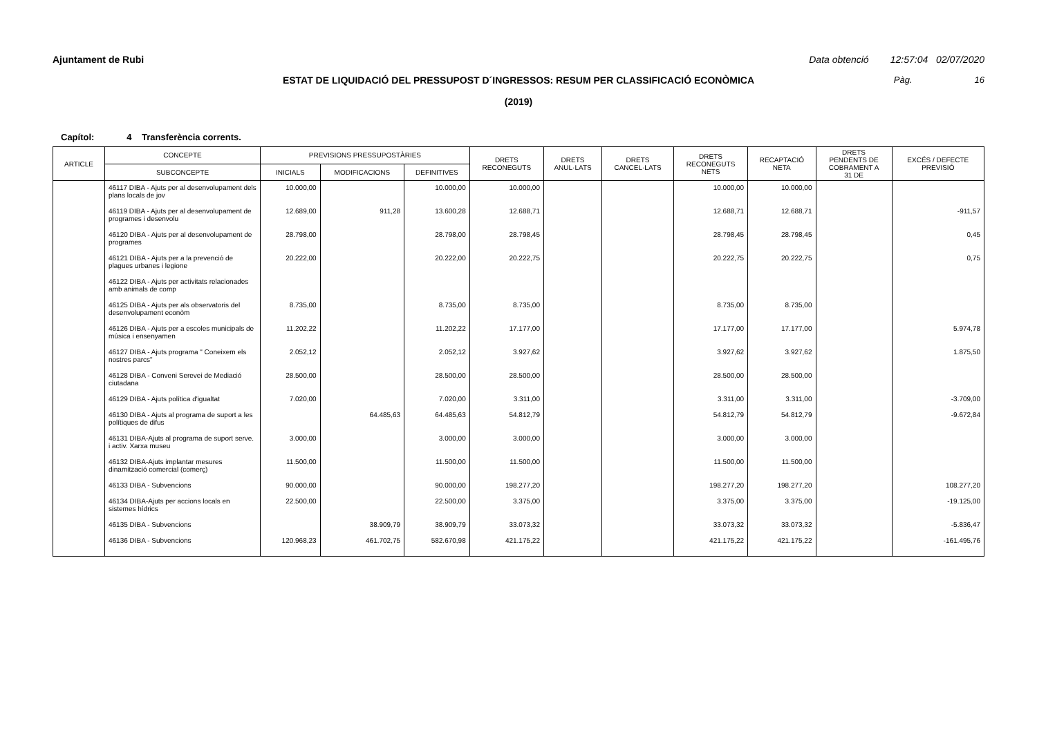Ajuntament de Rubi Data obtenció 12:57:04 02/07/2020
ESTAT DE LIQUIDACIÓ DEL PRESSUPOST D´INGRESSOS: RESUM PER CLASSIFICACIÓ ECONÒMICA
Pàg. 16
(2019)
Capítol: 4 Transferència corrents.
| ARTICLE | CONCEPTE | PREVISIONS PRESSUPOSTÀRIES | | | DRETS RECONEGUTS | DRETS ANUL·LATS | DRETS CANCEL·LATS | DRETS RECONEGUTS NETS | RECAPTACIÓ NETA | DRETS PENDENTS DE COBRAMENT A 31 DE | EXCÉS / DEFECTE PREVISIÓ |
| --- | --- | --- | --- | --- | --- | --- | --- | --- | --- | --- | --- |
| | SUBCONCEPTE | INICIALS | MODIFICACIONS | DEFINITIVES | | | | | | | |
| | 46117 DIBA - Ajuts per al desenvolupament dels plans locals de jov | 10.000,00 | | 10.000,00 | 10.000,00 | | | 10.000,00 | 10.000,00 | | |
| | 46119 DIBA - Ajuts per al desenvolupament de programes i desenvolu | 12.689,00 | 911,28 | 13.600,28 | 12.688,71 | | | 12.688,71 | 12.688,71 | | -911,57 |
| | 46120 DIBA - Ajuts per al desenvolupament de programes | 28.798,00 | | 28.798,00 | 28.798,45 | | | 28.798,45 | 28.798,45 | | 0,45 |
| | 46121 DIBA - Ajuts per a la prevenció de plagues urbanes i legione | 20.222,00 | | 20.222,00 | 20.222,75 | | | 20.222,75 | 20.222,75 | | 0,75 |
| | 46122 DIBA - Ajuts per activitats relacionades amb animals de comp | | | | | | | | | | |
| | 46125 DIBA - Ajuts per als observatoris del desenvolupament econòm | 8.735,00 | | 8.735,00 | 8.735,00 | | | 8.735,00 | 8.735,00 | | |
| | 46126 DIBA - Ajuts per a escoles municipals de música i ensenyamen | 11.202,22 | | 11.202,22 | 17.177,00 | | | 17.177,00 | 17.177,00 | | 5.974,78 |
| | 46127 DIBA - Ajuts programa " Coneixem els nostres parcs" | 2.052,12 | | 2.052,12 | 3.927,62 | | | 3.927,62 | 3.927,62 | | 1.875,50 |
| | 46128 DIBA - Conveni Serevei de Mediació ciutadana | 28.500,00 | | 28.500,00 | 28.500,00 | | | 28.500,00 | 28.500,00 | | |
| | 46129 DIBA - Ajuts política d'igualtat | 7.020,00 | | 7.020,00 | 3.311,00 | | | 3.311,00 | 3.311,00 | | -3.709,00 |
| | 46130 DIBA - Ajuts al programa de suport a les polítiques de difus | | 64.485,63 | 64.485,63 | 54.812,79 | | | 54.812,79 | 54.812,79 | | -9.672,84 |
| | 46131 DIBA-Ajuts al programa de suport serve. i activ. Xarxa museu | 3.000,00 | | 3.000,00 | 3.000,00 | | | 3.000,00 | 3.000,00 | | |
| | 46132 DIBA-Ajuts implantar mesures dinamització comercial (comerç) | 11.500,00 | | 11.500,00 | 11.500,00 | | | 11.500,00 | 11.500,00 | | |
| | 46133 DIBA - Subvencions | 90.000,00 | | 90.000,00 | 198.277,20 | | | 198.277,20 | 198.277,20 | | 108.277,20 |
| | 46134 DIBA-Ajuts per accions locals en sistemes hídrics | 22.500,00 | | 22.500,00 | 3.375,00 | | | 3.375,00 | 3.375,00 | | -19.125,00 |
| | 46135 DIBA - Subvencions | | 38.909,79 | 38.909,79 | 33.073,32 | | | 33.073,32 | 33.073,32 | | -5.836,47 |
| | 46136 DIBA - Subvencions | 120.968,23 | 461.702,75 | 582.670,98 | 421.175,22 | | | 421.175,22 | 421.175,22 | | -161.495,76 |